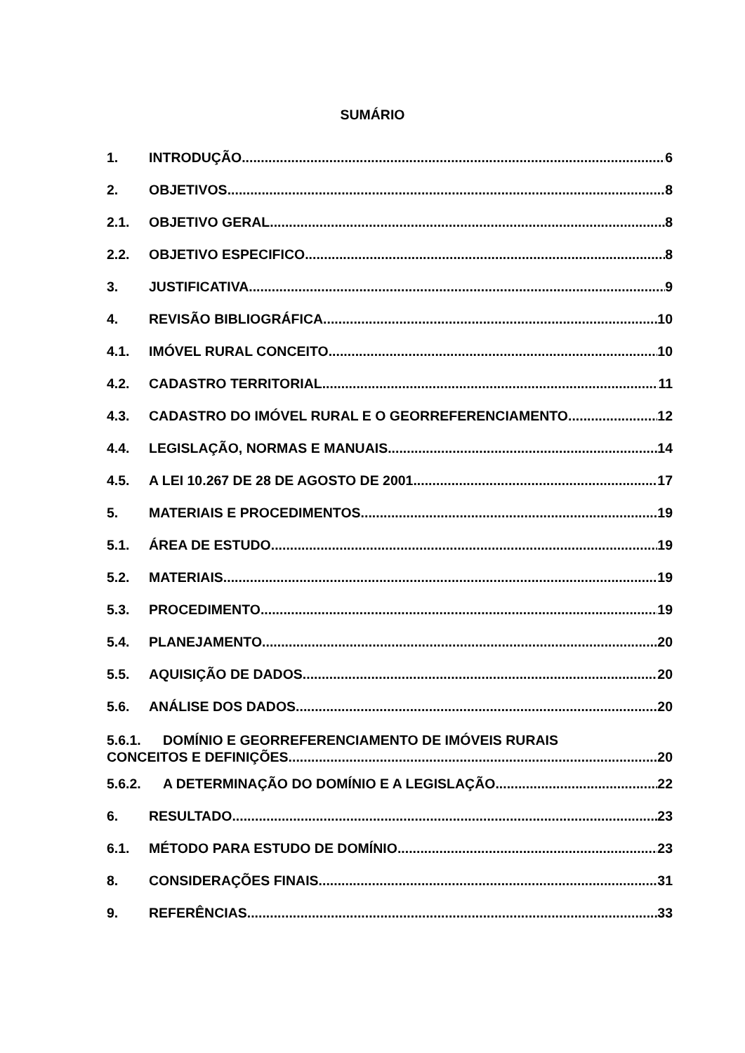SUMÁRIO
1. INTRODUÇÃO 6
2. OBJETIVOS 8
2.1. OBJETIVO GERAL 8
2.2. OBJETIVO ESPECIFICO 8
3. JUSTIFICATIVA 9
4. REVISÃO BIBLIOGRÁFICA 10
4.1. IMÓVEL RURAL CONCEITO 10
4.2. CADASTRO TERRITORIAL 11
4.3. CADASTRO DO IMÓVEL RURAL E O GEORREFERENCIAMENTO 12
4.4. LEGISLAÇÃO, NORMAS E MANUAIS 14
4.5. A LEI 10.267 DE 28 DE AGOSTO DE 2001 17
5. MATERIAIS E PROCEDIMENTOS 19
5.1. ÁREA DE ESTUDO 19
5.2. MATERIAIS 19
5.3. PROCEDIMENTO 19
5.4. PLANEJAMENTO 20
5.5. AQUISIÇÃO DE DADOS 20
5.6. ANÁLISE DOS DADOS 20
5.6.1. DOMÍNIO E GEORREFERENCIAMENTO DE IMÓVEIS RURAIS
CONCEITOS E DEFINIÇÕES 20
5.6.2. A DETERMINAÇÃO DO DOMÍNIO E A LEGISLAÇÃO 22
6. RESULTADO 23
6.1. MÉTODO PARA ESTUDO DE DOMÍNIO 23
8. CONSIDERAÇÕES FINAIS 31
9. REFERÊNCIAS 33